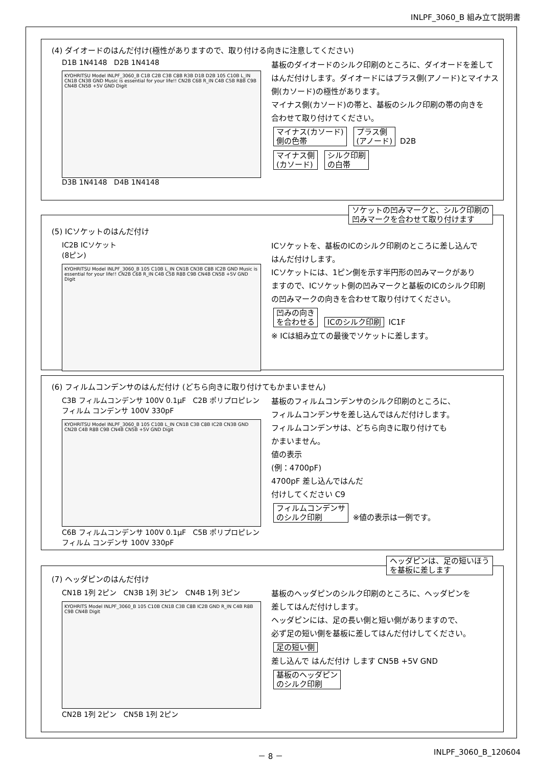INLPF_3060_B 組み立て説明書
(4) ダイオードのはんだ付け(極性がありますので、取り付ける向きに注意してください)
D1B 1N4148 D2B 1N4148
KYOHRITSU Model INLPF_3060_B C1B C2B C3B C8B R3B D1B D2B 105 C10B L_IN CN1B CN3B GND Music is essential for your life!! CN2B C6B R_IN C4B C5B R8B C9B CN4B CN5B +5V GND Digit
D3B 1N4148 D4B 1N4148
基板のダイオードのシルク印刷のところに、ダイオードを差して
はんだ付けします。ダイオードにはプラス側(アノード)とマイナス
側(カソード)の極性があります。
マイナス側(カソード)の帯と、基板のシルク印刷の帯の向きを
合わせて取り付けてください。
マイナス(カソード)
側の色帯 プラス側
(アノード) D2B
マイナス側
(カソード) シルク印刷
の白帯
ソケットの凹みマークと、シルク印刷の
凹みマークを合わせて取り付けます
(5) ICソケットのはんだ付け
IC2B ICソケット
(8ピン)
KYOHRITSU Model INLPF_3060_B 105 C10B L_IN CN1B CN3B C8B IC2B GND Music is essential for your life!! CN2B C6B R_IN C4B C5B R8B C9B CN4B CN5B +5V GND Digit
ICソケットを、基板のICのシルク印刷のところに差し込んで
はんだ付けします。
ICソケットには、1ピン側を示す半円形の凹みマークがあり
ますので、ICソケット側の凹みマークと基板のICのシルク印刷
の凹みマークの向きを合わせて取り付けてください。
凹みの向き
を合わせる ICのシルク印刷 IC1F
※ ICは組み立ての最後でソケットに差します。
(6) フィルムコンデンサのはんだ付け (どちら向きに取り付けてもかまいません)
C3B フィルムコンデンサ 100V 0.1μF C2B ポリプロピレンフィルム コンデンサ 100V 330pF
KYOHRITSU Model INLPF_3060_B 105 C10B L_IN CN1B C3B C8B IC2B CN3B GND CN2B C4B R8B C9B CN4B CN5B +5V GND Digit
C6B フィルムコンデンサ 100V 0.1μF C5B ポリプロピレンフィルム コンデンサ 100V 330pF
基板のフィルムコンデンサのシルク印刷のところに、
フィルムコンデンサを差し込んではんだ付けします。
フィルムコンデンサは、どちら向きに取り付けても
かまいません。
値の表示
(例：4700pF)
4700pF 差し込んではんだ
付けしてください C9
フィルムコンデンサ
のシルク印刷 ※値の表示は一例です。
ヘッダピンは、足の短いほう
を基板に差します
(7) ヘッダピンのはんだ付け
CN1B 1列 2ピン CN3B 1列 3ピン CN4B 1列 3ピン
KYOHRITS Model INLPF_3060_B 105 C10B CN1B C3B C8B IC2B GND R_IN C4B R8B C9B CN4B Digit
CN2B 1列 2ピン CN5B 1列 2ピン
基板のヘッダピンのシルク印刷のところに、ヘッダピンを
差してはんだ付けします。
ヘッダピンには、足の長い側と短い側がありますので、
必ず足の短い側を基板に差してはんだ付けしてください。
足の短い側
差し込んで はんだ付け します CN5B +5V GND 基板のヘッダピン
のシルク印刷
－ 8 － INLPF_3060_B_120604